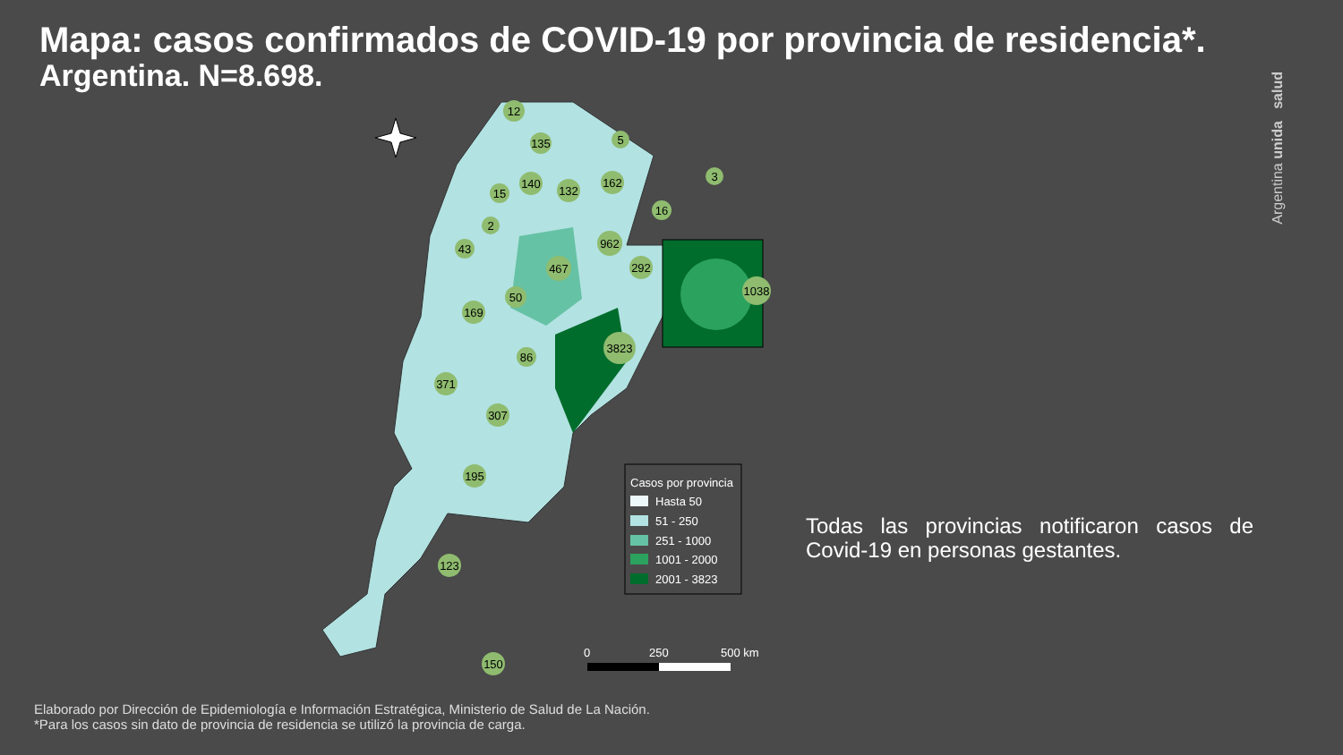Mapa: casos confirmados de COVID-19 por provincia de residencia*.
Argentina. N=8.698.
Casos por provincia
Hasta 50
51 - 250
251 - 1000
1001 - 2000
2001 - 3823
0
250
500 km
12
135
5
3
162
140
132
15
16
2
962
43
292
467
1038
50
169
3823
86
371
307
195
123
150
Todas las provincias notificaron casos de Covid-19 en personas gestantes.
Argentina unida salud
Elaborado por Dirección de Epidemiología e Información Estratégica, Ministerio de Salud de La Nación.
*Para los casos sin dato de provincia de residencia se utilizó la provincia de carga.